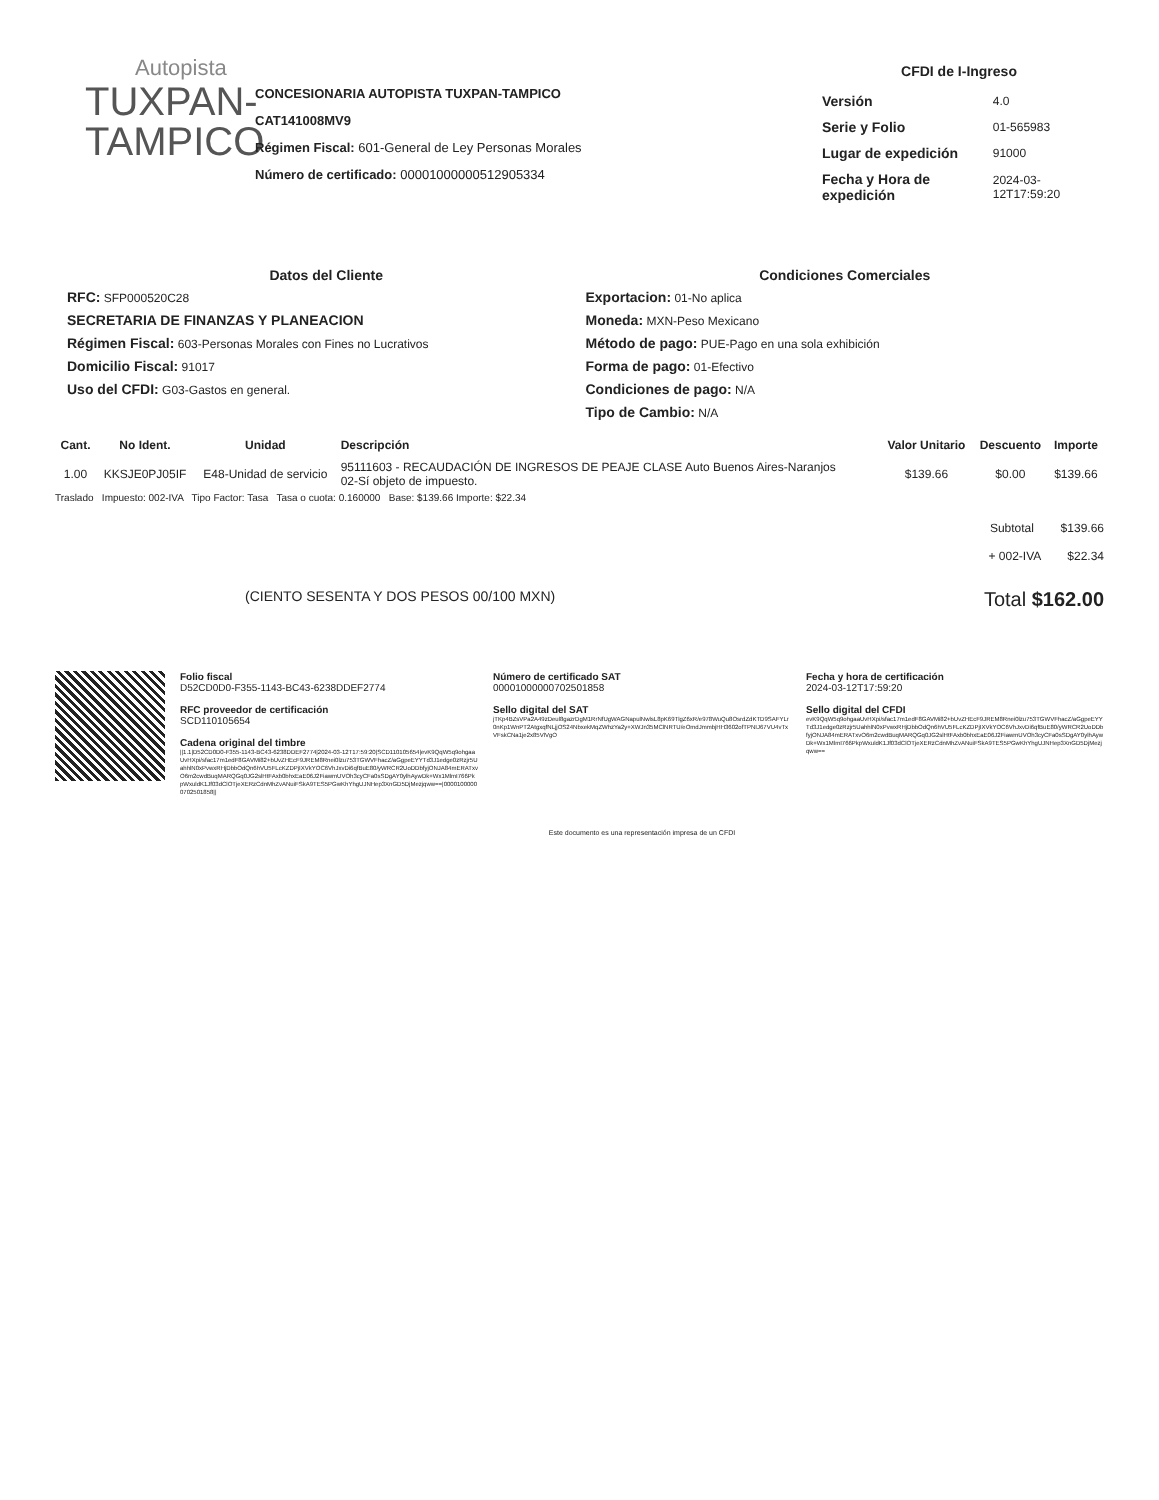Autopista
TUXPAN-
TAMPICO
CONCESIONARIA AUTOPISTA TUXPAN-TAMPICO
CAT141008MV9
Régimen Fiscal: 601-General de Ley Personas Morales
Número de certificado: 00001000000512905334
CFDI de I-Ingreso
| Versión | 4.0 |
| Serie y Folio | 01-565983 |
| Lugar de expedición | 91000 |
| Fecha y Hora de expedición | 2024-03-12T17:59:20 |
Datos del Cliente
RFC: SFP000520C28
SECRETARIA DE FINANZAS Y PLANEACION
Régimen Fiscal: 603-Personas Morales con Fines no Lucrativos
Domicilio Fiscal: 91017
Uso del CFDI: G03-Gastos en general.
Condiciones Comerciales
Exportacion: 01-No aplica
Moneda: MXN-Peso Mexicano
Método de pago: PUE-Pago en una sola exhibición
Forma de pago: 01-Efectivo
Condiciones de pago: N/A
Tipo de Cambio: N/A
| Cant. | No Ident. | Unidad | Descripción | Valor Unitario | Descuento | Importe |
| --- | --- | --- | --- | --- | --- | --- |
| 1.00 | KKSJE0PJ05IF | E48-Unidad de servicio | 95111603 - RECAUDACIÓN DE INGRESOS DE PEAJE CLASE Auto Buenos Aires-Naranjos 02-Sí objeto de impuesto. | $139.66 | $0.00 | $139.66 |
Traslado Impuesto: 002-IVA Tipo Factor: Tasa Tasa o cuota: 0.160000 Base: $139.66 Importe: $22.34
Subtotal $139.66
+ 002-IVA $22.34
(CIENTO SESENTA Y DOS PESOS 00/100 MXN) Total $162.00
Folio fiscal
D52CD0D0-F355-1143-BC43-6238DDEF2774
RFC proveedor de certificación
SCD110105654
Cadena original del timbre
||1.1|D52CD0D0-F355-1143-BC43-6238DDEF2774|2024-03-12T17:59:20|SCD110105654|evK9QqW5q9ohgaaUvHXpi/sfac17m1edF8GAVMi82+bUvZHEcF9JREM8Rnei0lzu753TGWVFhacZ/aGgpeEYYTd3J1edge0zRzjr5UahhlN0xPvwxRHjDbbOdQn6hVU5FLcKZDPjIXVkYOC6VhJxvDi6qfBuE80/yWRCR2UoDDbfyjONJA84mERATxvO6m2cwdBuqMARQGq0JG2slHtFAxb0bhxEaE06J2FiawmUVOh3cyCFa0sSDgAY0ylhAywDk+Wx1MlmI766PkpWxuldK1Jf03dClOTjeXERzCdnMhZvANuiFSkA9TES5PGwKhYhgUJNHep3XnGD5DjMezjqww==|00001000000702501858||
Número de certificado SAT
00001000000702501858
Sello digital del SAT
jTKp4BZsVPa2A49zDeul8gazrDgM1RrNfUgWAGNapulNwlsL8pK69TlgZ6xR/e978WuQu8OsrdZdKTD9SAFYLr0nKp1WnPT2AtgxqfNLjjOS24NbxekMqZWhzYa2y+XWJn35MClNRTU/eOmdJmmbjHH3602ofTPNIJ67VU4vTxVFskCNa1je2x85VlVgO
Este documento es una representación impresa de un CFDI
Fecha y hora de certificación
2024-03-12T17:59:20
Sello digital del CFDI
evK9QqW5q9ohgaaUvHXpi/sfac17m1edF8GAVMi82+bUvZHEcF9JREM8Rnei0lzu753TGWVFhacZ/aGgpeEYYTd3J1edge0zRzjr5UahhlN0xPvwxRHjDbbOdQn6hVU5FLcKZDPjIXVkYOC6VhJxvDi6qfBuE80/yWRCR2UoDDbfyjONJA84mERATxvO6m2cwdBuqMARQGq0JG2slHtFAxb0bhxEaE06J2FiawmUVOh3cyCFa0sSDgAY0ylhAywDk+Wx1MlmI766PkpWxuldK1Jf03dClOTjeXERzCdnMhZvANuiFSkA9TES5PGwKhYhgUJNHep3XnGD5DjMezjqww==